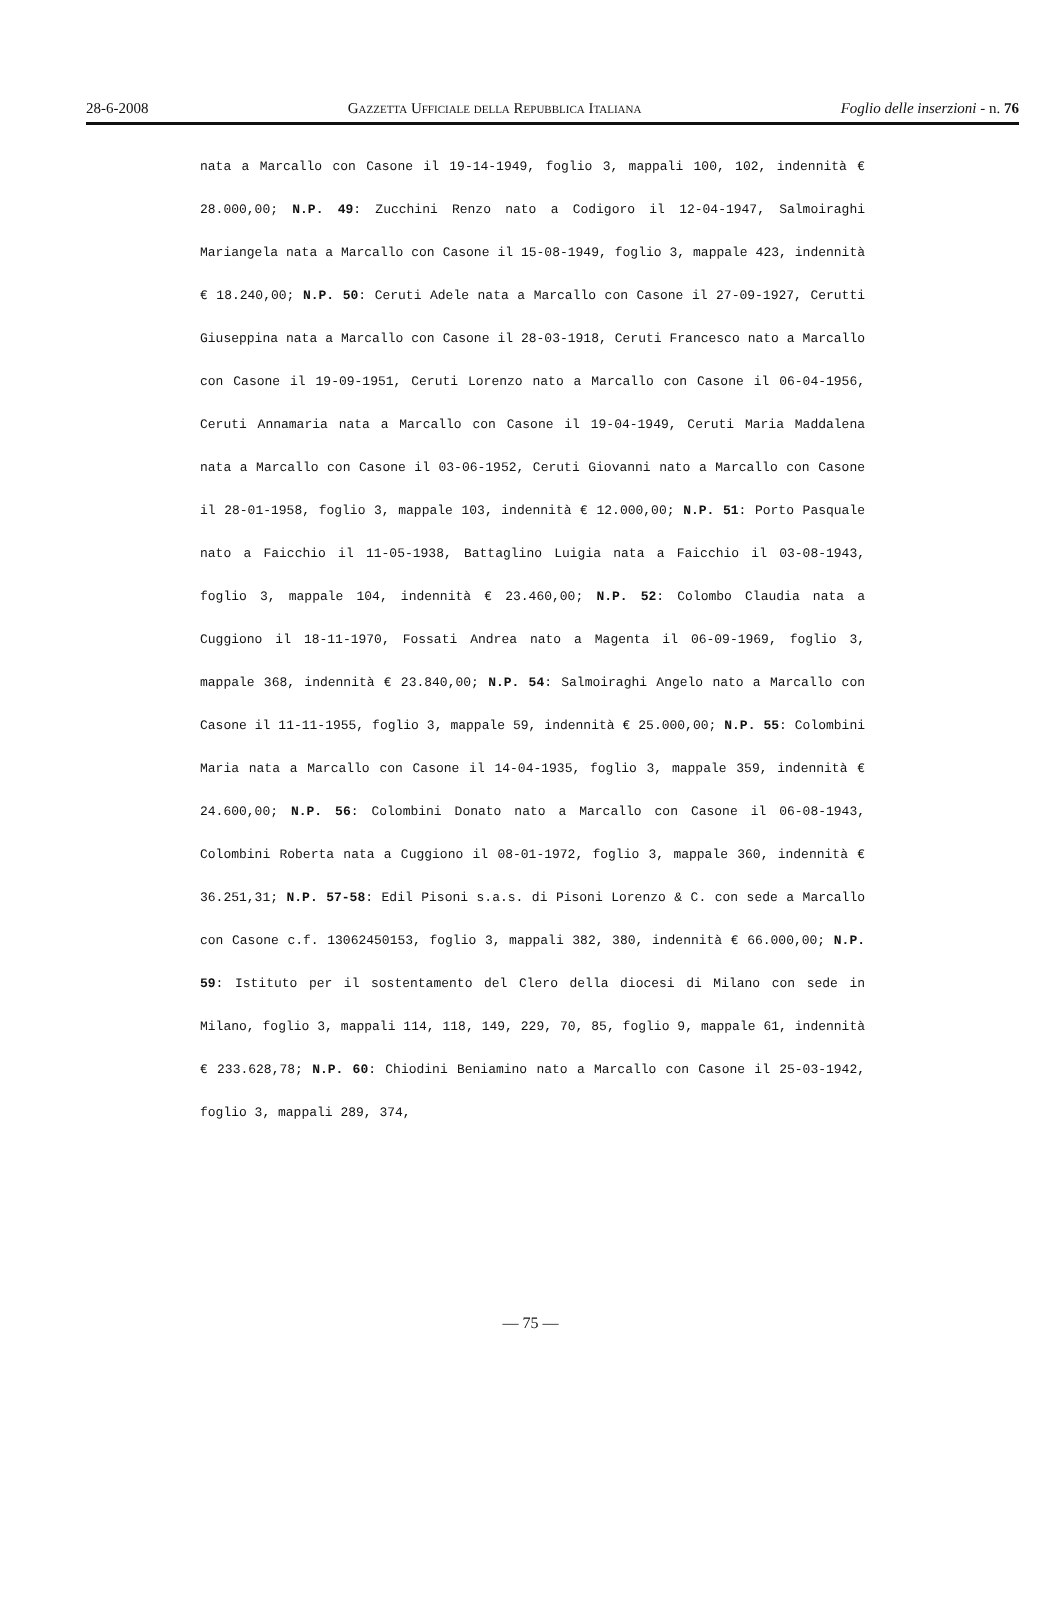28-6-2008 Gazzetta Ufficiale della Repubblica Italiana Foglio delle inserzioni - n. 76
nata a Marcallo con Casone il 19-14-1949, foglio 3, mappali 100, 102, indennità € 28.000,00; N.P. 49: Zucchini Renzo nato a Codigoro il 12-04-1947, Salmoiraghi Mariangela nata a Marcallo con Casone il 15-08-1949, foglio 3, mappale 423, indennità € 18.240,00; N.P. 50: Ceruti Adele nata a Marcallo con Casone il 27-09-1927, Cerutti Giuseppina nata a Marcallo con Casone il 28-03-1918, Ceruti Francesco nato a Marcallo con Casone il 19-09-1951, Ceruti Lorenzo nato a Marcallo con Casone il 06-04-1956, Ceruti Annamaria nata a Marcallo con Casone il 19-04-1949, Ceruti Maria Maddalena nata a Marcallo con Casone il 03-06-1952, Ceruti Giovanni nato a Marcallo con Casone il 28-01-1958, foglio 3, mappale 103, indennità € 12.000,00; N.P. 51: Porto Pasquale nato a Faicchio il 11-05-1938, Battaglino Luigia nata a Faicchio il 03-08-1943, foglio 3, mappale 104, indennità € 23.460,00; N.P. 52: Colombo Claudia nata a Cuggiono il 18-11-1970, Fossati Andrea nato a Magenta il 06-09-1969, foglio 3, mappale 368, indennità € 23.840,00; N.P. 54: Salmoiraghi Angelo nato a Marcallo con Casone il 11-11-1955, foglio 3, mappale 59, indennità € 25.000,00; N.P. 55: Colombini Maria nata a Marcallo con Casone il 14-04-1935, foglio 3, mappale 359, indennità € 24.600,00; N.P. 56: Colombini Donato nato a Marcallo con Casone il 06-08-1943, Colombini Roberta nata a Cuggiono il 08-01-1972, foglio 3, mappale 360, indennità € 36.251,31; N.P. 57-58: Edil Pisoni s.a.s. di Pisoni Lorenzo & C. con sede a Marcallo con Casone c.f. 13062450153, foglio 3, mappali 382, 380, indennità € 66.000,00; N.P. 59: Istituto per il sostentamento del Clero della diocesi di Milano con sede in Milano, foglio 3, mappali 114, 118, 149, 229, 70, 85, foglio 9, mappale 61, indennità € 233.628,78; N.P. 60: Chiodini Beniamino nato a Marcallo con Casone il 25-03-1942, foglio 3, mappali 289, 374,
— 75 —